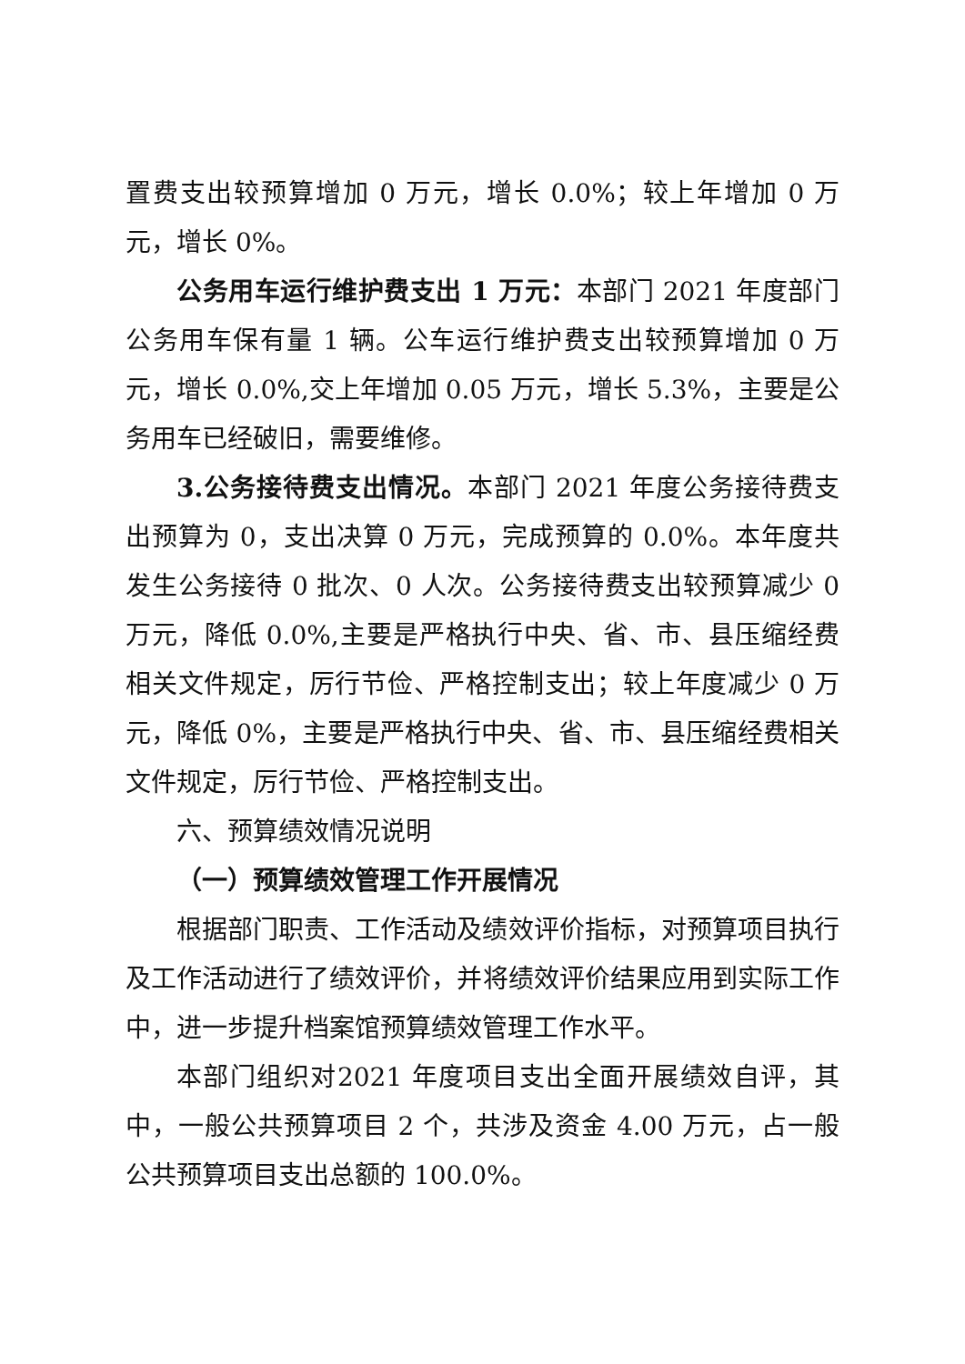置费支出较预算增加 0 万元，增长 0.0%；较上年增加 0 万元，增长 0%。
公务用车运行维护费支出 1 万元：本部门 2021 年度部门公务用车保有量 1 辆。公车运行维护费支出较预算增加 0 万元，增长 0.0%,交上年增加 0.05 万元，增长 5.3%，主要是公务用车已经破旧，需要维修。
3.公务接待费支出情况。本部门 2021 年度公务接待费支出预算为 0，支出决算 0 万元，完成预算的 0.0%。本年度共发生公务接待 0 批次、0 人次。公务接待费支出较预算减少 0 万元，降低 0.0%,主要是严格执行中央、省、市、县压缩经费相关文件规定，厉行节俭、严格控制支出；较上年度减少 0 万元，降低 0%，主要是严格执行中央、省、市、县压缩经费相关文件规定，厉行节俭、严格控制支出。
六、预算绩效情况说明
（一）预算绩效管理工作开展情况
根据部门职责、工作活动及绩效评价指标，对预算项目执行及工作活动进行了绩效评价，并将绩效评价结果应用到实际工作中，进一步提升档案馆预算绩效管理工作水平。
本部门组织对2021 年度项目支出全面开展绩效自评，其中，一般公共预算项目 2 个，共涉及资金 4.00 万元，占一般公共预算项目支出总额的 100.0%。